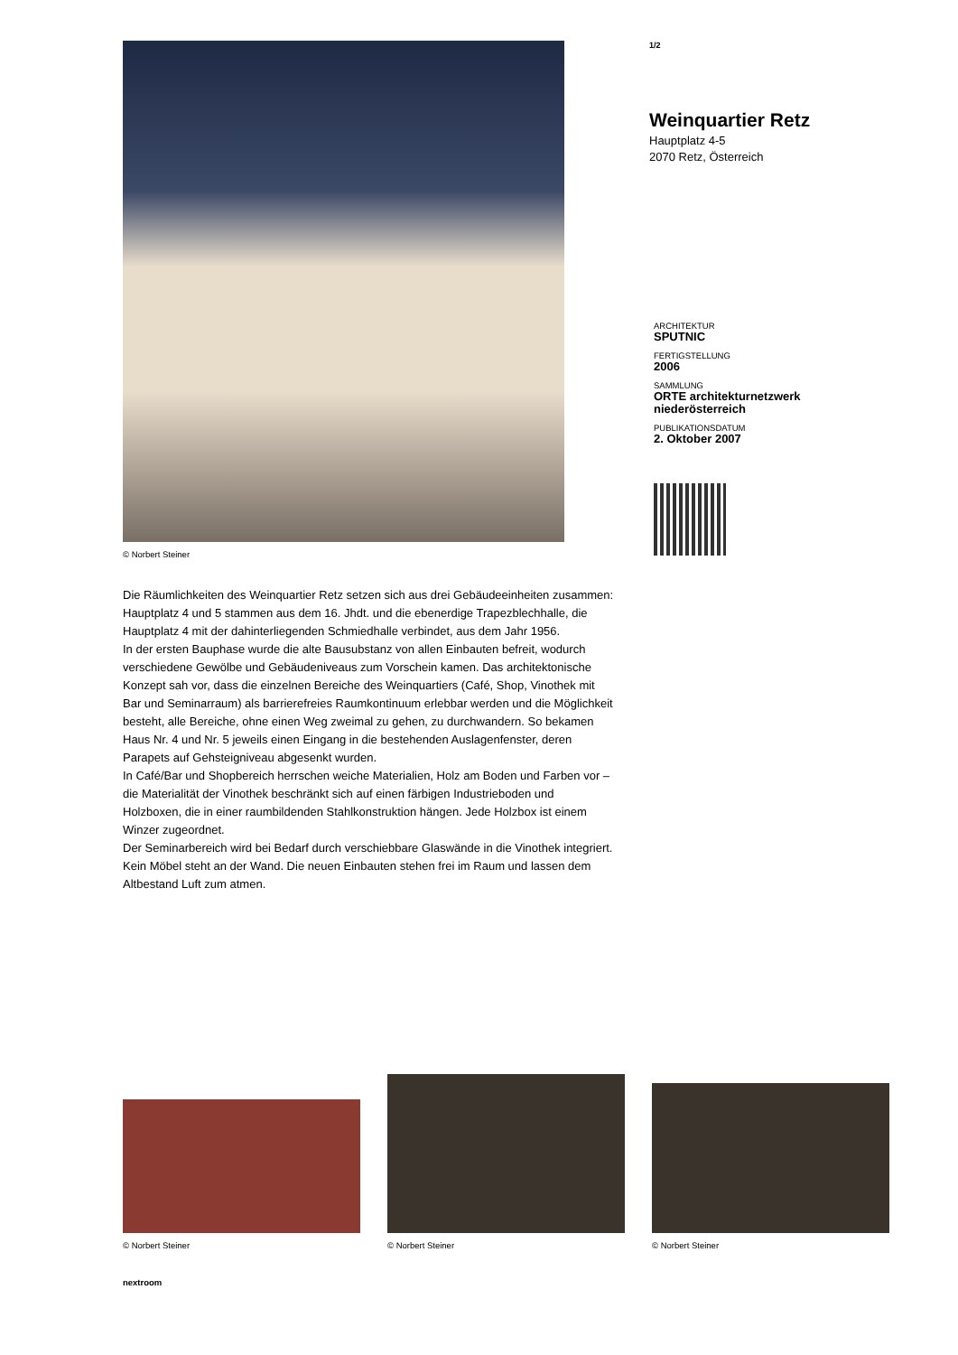© Norbert Steiner
Die Räumlichkeiten des Weinquartier Retz setzen sich aus drei Gebäudeeinheiten zusammen: Hauptplatz 4 und 5 stammen aus dem 16. Jhdt. und die ebenerdige Trapezblechhalle, die Hauptplatz 4 mit der dahinterliegenden Schmiedhalle verbindet, aus dem Jahr 1956.
In der ersten Bauphase wurde die alte Bausubstanz von allen Einbauten befreit, wodurch verschiedene Gewölbe und Gebäudeniveaus zum Vorschein kamen. Das architektonische Konzept sah vor, dass die einzelnen Bereiche des Weinquartiers (Café, Shop, Vinothek mit Bar und Seminarraum) als barrierefreies Raumkontinuum erlebbar werden und die Möglichkeit besteht, alle Bereiche, ohne einen Weg zweimal zu gehen, zu durchwandern. So bekamen Haus Nr. 4 und Nr. 5 jeweils einen Eingang in die bestehenden Auslagenfenster, deren Parapets auf Gehsteigniveau abgesenkt wurden.
In Café/Bar und Shopbereich herrschen weiche Materialien, Holz am Boden und Farben vor – die Materialität der Vinothek beschränkt sich auf einen färbigen Industrieboden und Holzboxen, die in einer raumbildenden Stahlkonstruktion hängen. Jede Holzbox ist einem Winzer zugeordnet.
Der Seminarbereich wird bei Bedarf durch verschiebbare Glaswände in die Vinothek integriert. Kein Möbel steht an der Wand. Die neuen Einbauten stehen frei im Raum und lassen dem Altbestand Luft zum atmen.
1/2
Weinquartier Retz
Hauptplatz 4-5
2070 Retz, Österreich
ARCHITEKTUR
SPUTNIC
FERTIGSTELLUNG
2006
SAMMLUNG
ORTE architekturnetzwerk niederösterreich
PUBLIKATIONSDATUM
2. Oktober 2007
© Norbert Steiner
© Norbert Steiner
© Norbert Steiner
nextroom